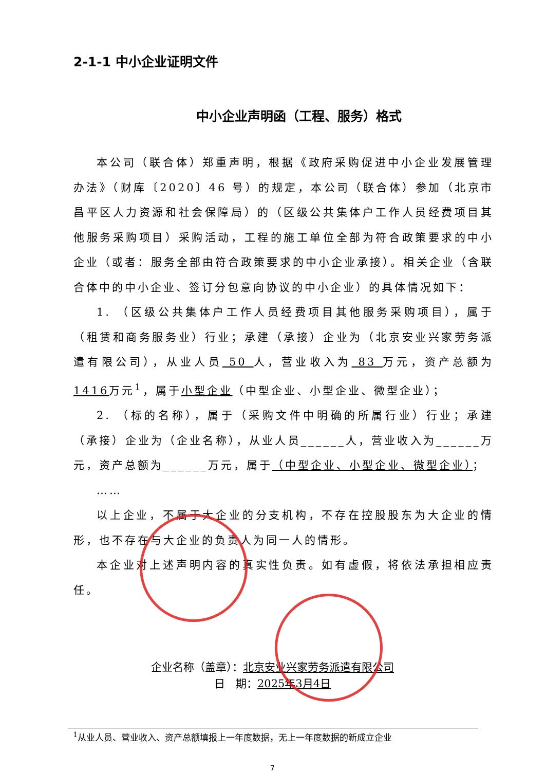2-1-1 中小企业证明文件
中小企业声明函（工程、服务）格式
本公司（联合体）郑重声明，根据《政府采购促进中小企业发展管理办法》（财库〔2020〕46 号）的规定，本公司（联合体）参加（北京市昌平区人力资源和社会保障局）的（区级公共集体户工作人员经费项目其他服务采购项目）采购活动，工程的施工单位全部为符合政策要求的中小企业（或者：服务全部由符合政策要求的中小企业承接）。相关企业（含联合体中的中小企业、签订分包意向协议的中小企业）的具体情况如下：
1. （区级公共集体户工作人员经费项目其他服务采购项目），属于（租赁和商务服务业）行业；承建（承接）企业为（北京安业兴家劳务派遣有限公司），从业人员 50 人，营业收入为 83 万元，资产总额为 1416万元<sup>1</sup>，属于小型企业（中型企业、小型企业、微型企业）；
2. （标的名称），属于（采购文件中明确的所属行业）行业；承建（承接）企业为（企业名称），从业人员______人，营业收入为______万元，资产总额为______万元，属于（中型企业、小型企业、微型企业）；
……
以上企业，不属于大企业的分支机构，不存在控股股东为大企业的情形，也不存在与大企业的负责人为同一人的情形。
本企业对上述声明内容的真实性负责。如有虚假，将依法承担相应责任。
企业名称（盖章）：北京安业兴家劳务派遣有限公司
日　期：2025年3月4日
<sup>1</sup> 从业人员、营业收入、资产总额填报上一年度数据，无上一年度数据的新成立企业
7